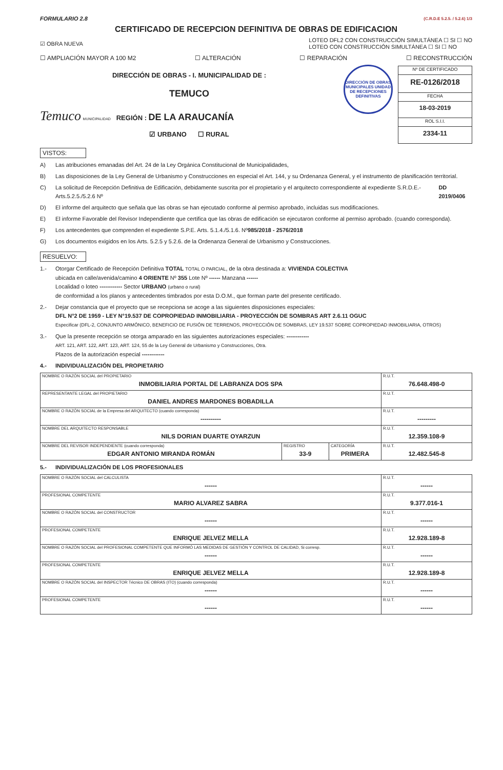FORMULARIO 2.8 (C.R.D.E 5.2.5. / 5.2.6) 1/3
CERTIFICADO DE RECEPCION DEFINITIVA DE OBRAS DE EDIFICACION
☑ OBRA NUEVA LOTEO DFL2 CON CONSTRUCCIÓN SIMULTÁNEA ☐ SI ☐ NO
LOTEO CON CONSTRUCCIÓN SIMULTÁNEA ☐ SI ☐ NO
☐ AMPLIACIÓN MAYOR A 100 M2 ☐ ALTERACIÓN ☐ REPARACIÓN ☐ RECONSTRUCCIÓN
DIRECCIÓN DE OBRAS - I. MUNICIPALIDAD DE :
TEMUCO
Temuco MUNICIPALIDAD REGIÓN : DE LA ARAUCANÍA
☑ URBANO ☐ RURAL
DIRECCIÓN DE OBRAS MUNICIPALES UNIDAD DE RECEPCIONES DEFINITIVAS
| Nº DE CERTIFICADO |
| RE-0126/2018 |
| FECHA |
| 18-03-2019 |
| ROL S.I.I. |
| 2334-11 |
VISTOS:
A) Las atribuciones emanadas del Art. 24 de la Ley Orgánica Constitucional de Municipalidades,
B) Las disposiciones de la Ley General de Urbanismo y Construcciones en especial el Art. 144, y su Ordenanza General, y el instrumento de planificación territorial.
C) La solicitud de Recepción Definitiva de Edificación, debidamente suscrita por el propietario y el arquitecto correspondiente al expediente S.R.D.E.- Arts.5.2.5./5.2.6 Nº DD 2019/0406
D) El informe del arquitecto que señala que las obras se han ejecutado conforme al permiso aprobado, incluidas sus modificaciones.
E) El informe Favorable del Revisor Independiente que certifica que las obras de edificación se ejecutaron conforme al permiso aprobado. (cuando corresponda).
F) Los antecedentes que comprenden el expediente S.P.E. Arts. 5.1.4./5.1.6. Nº 985/2018 - 2576/2018
G) Los documentos exigidos en los Arts. 5.2.5 y 5.2.6. de la Ordenanza General de Urbanismo y Construcciones.
RESUELVO:
1.- Otorgar Certificado de Recepción Definitiva TOTAL TOTAL O PARCIAL, de la obra destinada a: VIVIENDA COLECTIVA
ubicada en calle/avenida/camino 4 ORIENTE Nº 355 Lote Nº ------ Manzana ------
Localidad o loteo ------------ Sector URBANO (urbano o rural)
de conformidad a los planos y antecedentes timbrados por esta D.O.M., que forman parte del presente certificado.
2.- Dejar constancia que el proyecto que se recepciona se acoge a las siguientes disposiciones especiales:
DFL N°2 DE 1959 - LEY N°19.537 DE COPROPIEDAD INMOBILIARIA - PROYECCIÓN DE SOMBRAS ART 2.6.11 OGUC
Especificar (DFL-2, CONJUNTO ARMÓNICO, BENEFICIO DE FUSIÓN DE TERRENOS, PROYECCIÓN DE SOMBRAS, LEY 19.537 SOBRE COPROPIEDAD INMOBILIARIA, OTROS)
3.- Que la presente recepción se otorga amparado en las siguientes autorizaciones especiales: ------------
ART. 121, ART. 122, ART. 123, ART. 124, 55 de la Ley General de Urbanismo y Construcciones, Otra.
Plazos de la autorización especial ------------
4.- INDIVIDUALIZACIÓN DEL PROPIETARIO
| NOMBRE O RAZÓN SOCIAL del PROPIETARIO INMOBILIARIA PORTAL DE LABRANZA DOS SPA | | | R.U.T. 76.648.498-0 |
| REPRESENTANTE LEGAL del PROPIETARIO DANIEL ANDRES MARDONES BOBADILLA | | | R.U.T. |
| NOMBRE O RAZÓN SOCIAL de la Empresa del ARQUITECTO (cuando corresponda) ---------- | | | R.U.T. --------- |
| NOMBRE DEL ARQUITECTO RESPONSABLE NILS DORIAN DUARTE OYARZUN | | | R.U.T. 12.359.108-9 |
| NOMBRE DEL REVISOR INDEPENDIENTE (cuando corresponda) EDGAR ANTONIO MIRANDA ROMÁN | REGISTRO 33-9 | CATEGORÍA PRIMERA | R.U.T. 12.482.545-8 |
5.- INDIVIDUALIZACIÓN DE LOS PROFESIONALES
| NOMBRE O RAZÓN SOCIAL del CALCULISTA ------ | R.U.T. ------ |
| PROFESIONAL COMPETENTE MARIO ALVAREZ SABRA | R.U.T. 9.377.016-1 |
| NOMBRE O RAZÓN SOCIAL del CONSTRUCTOR ------ | R.U.T. ------ |
| PROFESIONAL COMPETENTE ENRIQUE JELVEZ MELLA | R.U.T. 12.928.189-8 |
| NOMBRE O RAZÓN SOCIAL del PROFESIONAL COMPETENTE QUE INFORMÓ LAS MEDIDAS DE GESTIÓN Y CONTROL DE CALIDAD, Si corresp. ------ | R.U.T. ------ |
| PROFESIONAL COMPETENTE ENRIQUE JELVEZ MELLA | R.U.T. 12.928.189-8 |
| NOMBRE O RAZÓN SOCIAL del INSPECTOR Técnico DE OBRAS (ITO) (cuando corresponda) ------ | R.U.T. ------ |
| PROFESIONAL COMPETENTE ------ | R.U.T. ------ |